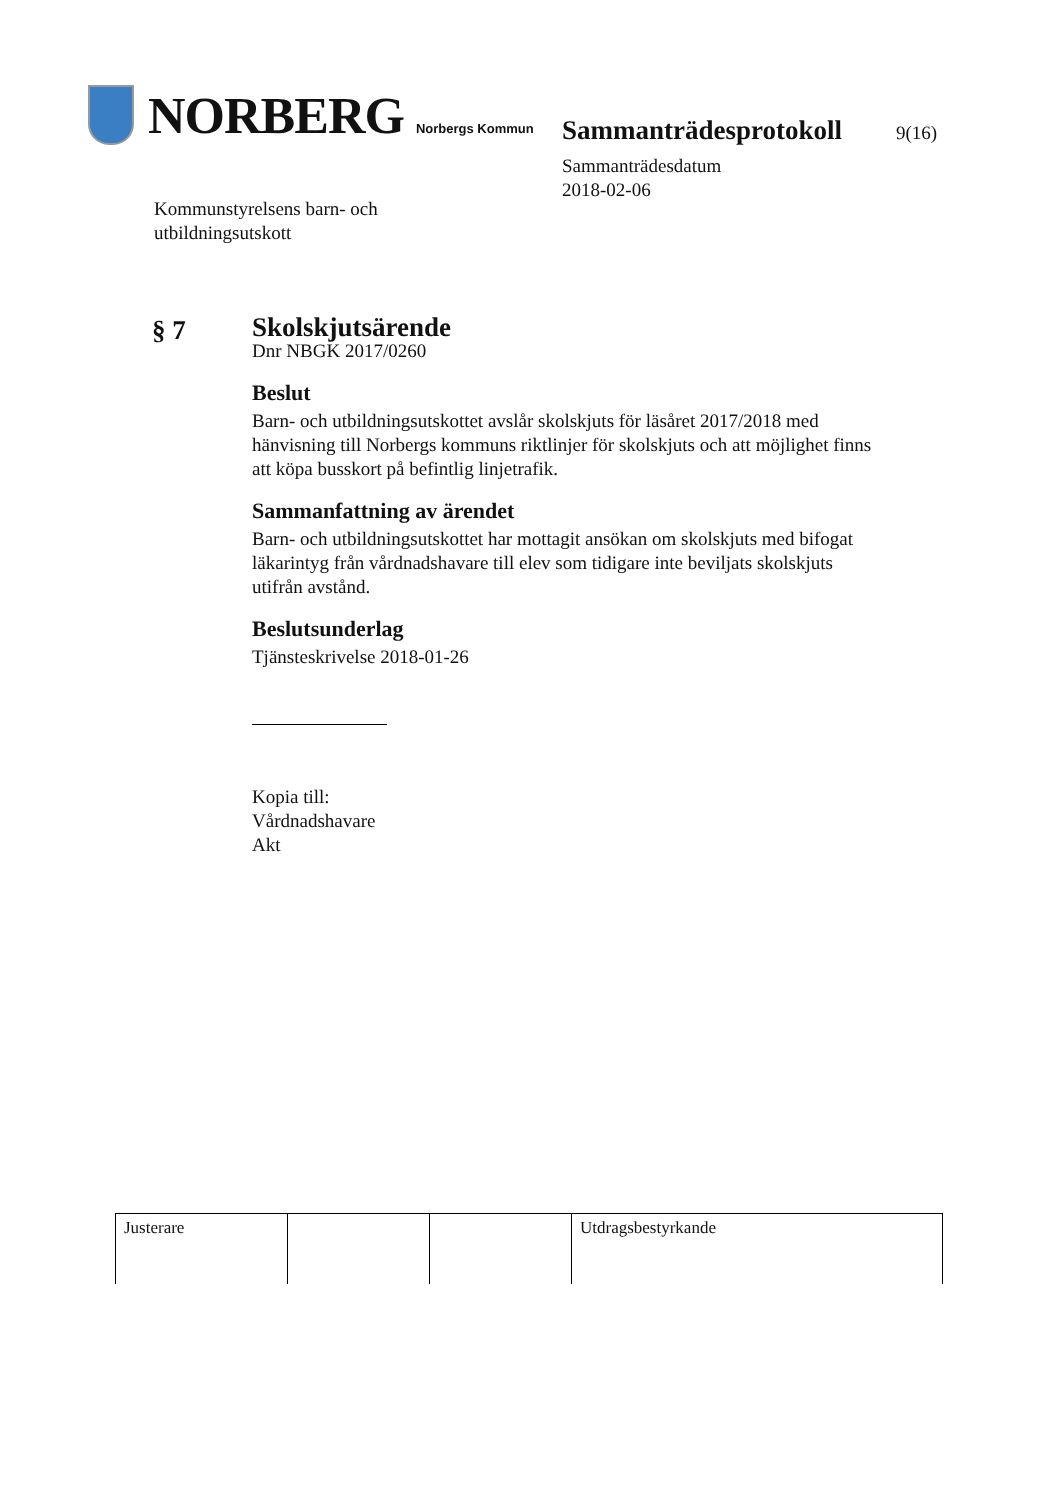NORBERG Norbergs Kommun
Kommunstyrelsens barn- och
utbildningsutskott
Sammanträdesprotokoll 9(16)
Sammanträdesdatum
2018-02-06
§ 7
Skolskjutsärende
Dnr NBGK 2017/0260
Beslut
Barn- och utbildningsutskottet avslår skolskjuts för läsåret 2017/2018 med hänvisning till Norbergs kommuns riktlinjer för skolskjuts och att möjlighet finns att köpa busskort på befintlig linjetrafik.
Sammanfattning av ärendet
Barn- och utbildningsutskottet har mottagit ansökan om skolskjuts med bifogat läkarintyg från vårdnadshavare till elev som tidigare inte beviljats skolskjuts utifrån avstånd.
Beslutsunderlag
Tjänsteskrivelse 2018-01-26
Kopia till:
Vårdnadshavare
Akt
| Justerare | | | Utdragsbestyrkande |